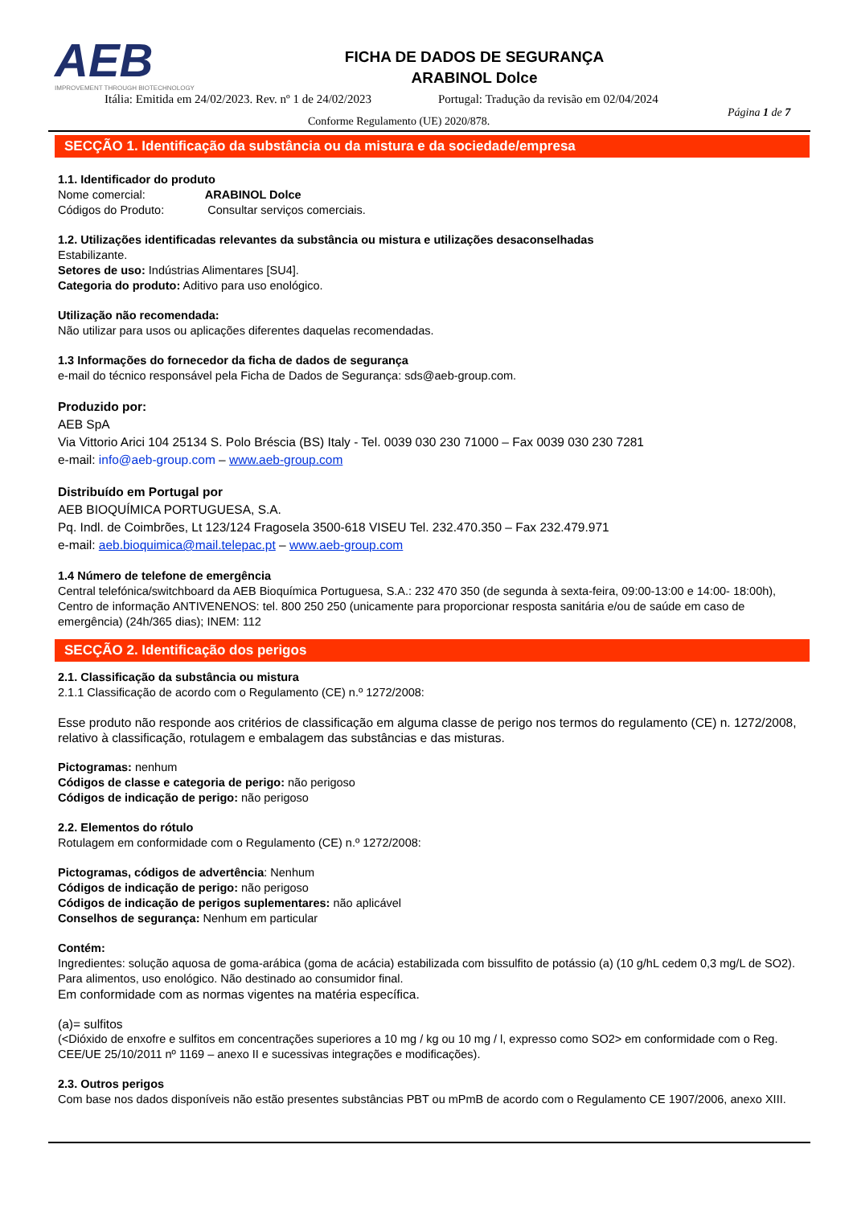AEB
IMPROVEMENT THROUGH BIOTECHNOLOGY
FICHA DE DADOS DE SEGURANÇA
ARABINOL Dolce
Itália: Emitida em 24/02/2023. Rev. nº 1 de 24/02/2023
Portugal: Tradução da revisão em 02/04/2024
Conforme Regulamento (UE) 2020/878.
Página 1 de 7
SECÇÃO 1. Identificação da substância ou da mistura e da sociedade/empresa
1.1. Identificador do produto
Nome comercial: ARABINOL Dolce
Códigos do Produto: Consultar serviços comerciais.
1.2. Utilizações identificadas relevantes da substância ou mistura e utilizações desaconselhadas
Estabilizante.
Setores de uso: Indústrias Alimentares [SU4].
Categoria do produto: Aditivo para uso enológico.
Utilização não recomendada:
Não utilizar para usos ou aplicações diferentes daquelas recomendadas.
1.3 Informações do fornecedor da ficha de dados de segurança
e-mail do técnico responsável pela Ficha de Dados de Segurança: sds@aeb-group.com.
Produzido por:
AEB SpA
Via Vittorio Arici 104 25134 S. Polo Bréscia (BS) Italy - Tel. 0039 030 230 71000 – Fax 0039 030 230 7281
e-mail: info@aeb-group.com – www.aeb-group.com
Distribuído em Portugal por
AEB BIOQUÍMICA PORTUGUESA, S.A.
Pq. Indl. de Coimbrões, Lt 123/124 Fragosela 3500-618 VISEU Tel. 232.470.350 – Fax 232.479.971
e-mail: aeb.bioquimica@mail.telepac.pt – www.aeb-group.com
1.4 Número de telefone de emergência
Central telefónica/switchboard da AEB Bioquímica Portuguesa, S.A.: 232 470 350 (de segunda à sexta-feira, 09:00-13:00 e 14:00- 18:00h), Centro de informação ANTIVENENOS: tel. 800 250 250 (unicamente para proporcionar resposta sanitária e/ou de saúde em caso de emergência) (24h/365 dias); INEM: 112
SECÇÃO 2. Identificação dos perigos
2.1. Classificação da substância ou mistura
2.1.1 Classificação de acordo com o Regulamento (CE) n.º 1272/2008:
Esse produto não responde aos critérios de classificação em alguma classe de perigo nos termos do regulamento (CE) n. 1272/2008, relativo à classificação, rotulagem e embalagem das substâncias e das misturas.
Pictogramas: nenhum
Códigos de classe e categoria de perigo: não perigoso
Códigos de indicação de perigo: não perigoso
2.2. Elementos do rótulo
Rotulagem em conformidade com o Regulamento (CE) n.º 1272/2008:
Pictogramas, códigos de advertência: Nenhum
Códigos de indicação de perigo: não perigoso
Códigos de indicação de perigos suplementares: não aplicável
Conselhos de segurança: Nenhum em particular
Contém:
Ingredientes: solução aquosa de goma-arábica (goma de acácia) estabilizada com bissulfito de potássio (a) (10 g/hL cedem 0,3 mg/L de SO2).
Para alimentos, uso enológico. Não destinado ao consumidor final.
Em conformidade com as normas vigentes na matéria específica.
(a)= sulfitos
(<Dióxido de enxofre e sulfitos em concentrações superiores a 10 mg / kg ou 10 mg / l, expresso como SO2> em conformidade com o Reg. CEE/UE 25/10/2011 nº 1169 – anexo II e sucessivas integrações e modificações).
2.3. Outros perigos
Com base nos dados disponíveis não estão presentes substâncias PBT ou mPmB de acordo com o Regulamento CE 1907/2006, anexo XIII.